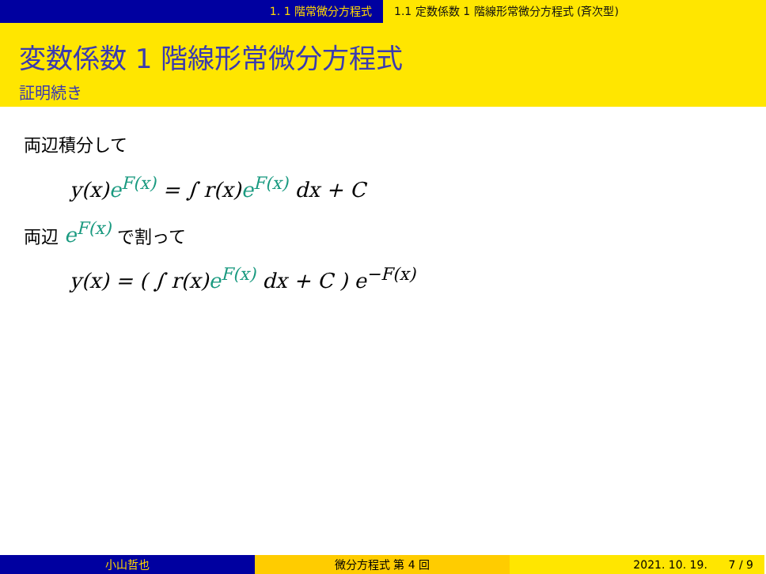1. 1 階常微分方程式 1.1 定数係数 1 階線形常微分方程式 (斉次型)
変数係数 1 階線形常微分方程式
証明続き
両辺積分して
y(x)e<sup>F(x)</sup> = ∫ r(x)e<sup>F(x)</sup> dx + C
両辺 e<sup>F(x)</sup> で割って
y(x) = ( ∫ r(x)e<sup>F(x)</sup> dx + C ) e<sup>−F(x)</sup>
小山哲也 微分方程式 第 4 回 2021. 10. 19. 7 / 9